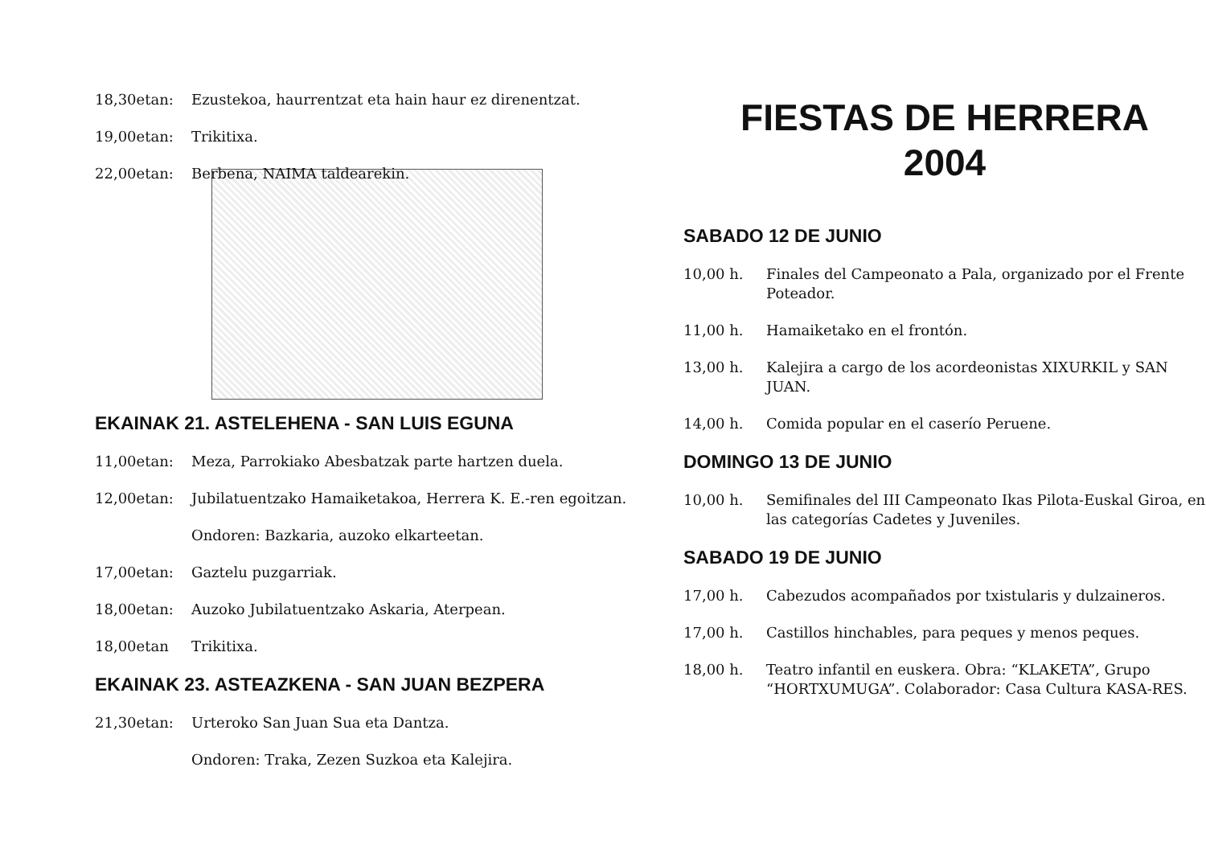18,30etan: Ezustekoa, haurrentzat eta hain haur ez direnentzat.
19,00etan: Trikitixa.
22,00etan: Berbena, NAIMA taldearekin.
EKAINAK 21. ASTELEHENA - SAN LUIS EGUNA
11,00etan: Meza, Parrokiako Abesbatzak parte hartzen duela.
12,00etan: Jubilatuentzako Hamaiketakoa, Herrera K. E.-ren egoitzan.
Ondoren: Bazkaria, auzoko elkarteetan.
17,00etan: Gaztelu puzgarriak.
18,00etan: Auzoko Jubilatuentzako Askaria, Aterpean.
18,00etan Trikitixa.
EKAINAK 23. ASTEAZKENA - SAN JUAN BEZPERA
21,30etan: Urteroko San Juan Sua eta Dantza.
Ondoren: Traka, Zezen Suzkoa eta Kalejira.
FIESTAS DE HERRERA
2004
SABADO 12 DE JUNIO
10,00 h. Finales del Campeonato a Pala, organizado por el Frente Poteador.
11,00 h. Hamaiketako en el frontón.
13,00 h. Kalejira a cargo de los acordeonistas XIXURKIL y SAN JUAN.
14,00 h. Comida popular en el caserío Peruene.
DOMINGO 13 DE JUNIO
10,00 h. Semifinales del III Campeonato Ikas Pilota-Euskal Giroa, en las categorías Cadetes y Juveniles.
SABADO 19 DE JUNIO
17,00 h. Cabezudos acompañados por txistularis y dulzaineros.
17,00 h. Castillos hinchables, para peques y menos peques.
18,00 h. Teatro infantil en euskera. Obra: “KLAKETA”, Grupo “HORTXUMUGA”. Colaborador: Casa Cultura KASA-RES.